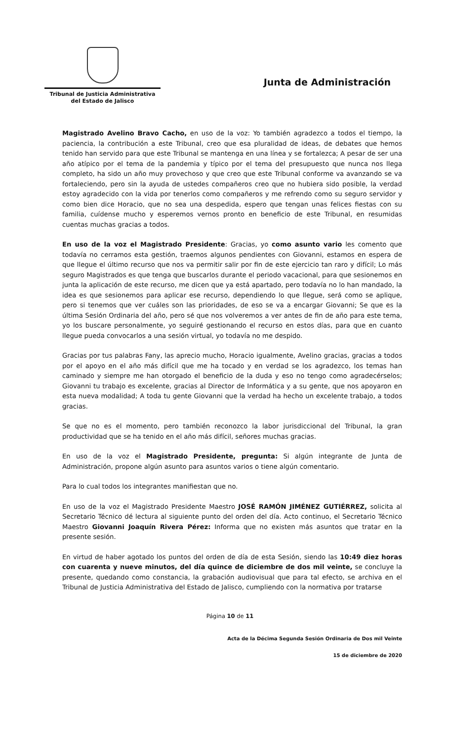Tribunal de Justicia Administrativa
del Estado de Jalisco
Junta de Administración
Magistrado Avelino Bravo Cacho, en uso de la voz: Yo también agradezco a todos el tiempo, la paciencia, la contribución a este Tribunal, creo que esa pluralidad de ideas, de debates que hemos tenido han servido para que este Tribunal se mantenga en una línea y se fortalezca; A pesar de ser una año atípico por el tema de la pandemia y típico por el tema del presupuesto que nunca nos llega completo, ha sido un año muy provechoso y que creo que este Tribunal conforme va avanzando se va fortaleciendo, pero sin la ayuda de ustedes compañeros creo que no hubiera sido posible, la verdad estoy agradecido con la vida por tenerlos como compañeros y me refrendo como su seguro servidor y como bien dice Horacio, que no sea una despedida, espero que tengan unas felices fiestas con su familia, cuídense mucho y esperemos vernos pronto en beneficio de este Tribunal, en resumidas cuentas muchas gracias a todos.
En uso de la voz el Magistrado Presidente: Gracias, yo como asunto vario les comento que todavía no cerramos esta gestión, traemos algunos pendientes con Giovanni, estamos en espera de que llegue el último recurso que nos va permitir salir por fin de este ejercicio tan raro y difícil; Lo más seguro Magistrados es que tenga que buscarlos durante el periodo vacacional, para que sesionemos en junta la aplicación de este recurso, me dicen que ya está apartado, pero todavía no lo han mandado, la idea es que sesionemos para aplicar ese recurso, dependiendo lo que llegue, será como se aplique, pero si tenemos que ver cuáles son las prioridades, de eso se va a encargar Giovanni; Se que es la última Sesión Ordinaria del año, pero sé que nos volveremos a ver antes de fin de año para este tema, yo los buscare personalmente, yo seguiré gestionando el recurso en estos días, para que en cuanto llegue pueda convocarlos a una sesión virtual, yo todavía no me despido.
Gracias por tus palabras Fany, las aprecio mucho, Horacio igualmente, Avelino gracias, gracias a todos por el apoyo en el año más difícil que me ha tocado y en verdad se los agradezco, los temas han caminado y siempre me han otorgado el beneficio de la duda y eso no tengo como agradecérselos; Giovanni tu trabajo es excelente, gracias al Director de Informática y a su gente, que nos apoyaron en esta nueva modalidad; A toda tu gente Giovanni que la verdad ha hecho un excelente trabajo, a todos gracias.
Se que no es el momento, pero también reconozco la labor jurisdiccional del Tribunal, la gran productividad que se ha tenido en el año más difícil, señores muchas gracias.
En uso de la voz el Magistrado Presidente, pregunta: Si algún integrante de Junta de Administración, propone algún asunto para asuntos varios o tiene algún comentario.
Para lo cual todos los integrantes manifiestan que no.
En uso de la voz el Magistrado Presidente Maestro JOSÉ RAMÓN JIMÉNEZ GUTIÉRREZ, solicita al Secretario Técnico dé lectura al siguiente punto del orden del día. Acto continuo, el Secretario Técnico Maestro Giovanni Joaquín Rivera Pérez: Informa que no existen más asuntos que tratar en la presente sesión.
En virtud de haber agotado los puntos del orden de día de esta Sesión, siendo las 10:49 diez horas con cuarenta y nueve minutos, del día quince de diciembre de dos mil veinte, se concluye la presente, quedando como constancia, la grabación audiovisual que para tal efecto, se archiva en el Tribunal de Justicia Administrativa del Estado de Jalisco, cumpliendo con la normativa por tratarse
Página 10 de 11
Acta de la Décima Segunda Sesión Ordinaria de Dos mil Veinte
15 de diciembre de 2020